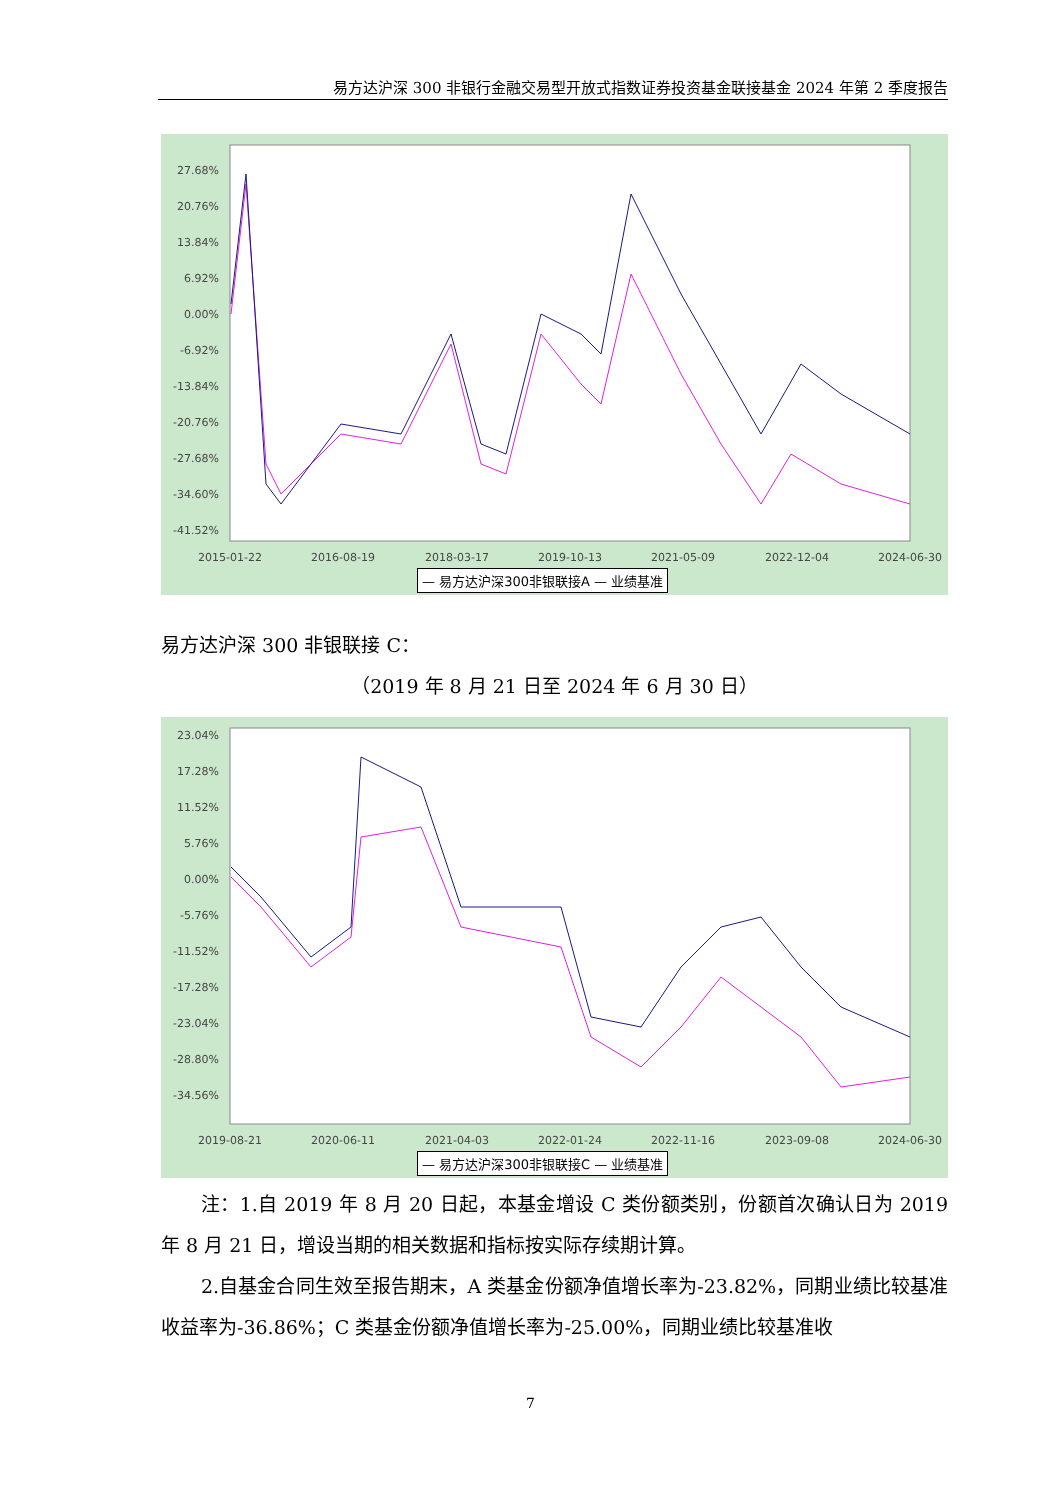易方达沪深 300 非银行金融交易型开放式指数证券投资基金联接基金 2024 年第 2 季度报告
27.68%
20.76%
13.84%
6.92%
0.00%
-6.92%
-13.84%
-20.76%
-27.68%
-34.60%
-41.52%
2015-01-22
2016-08-19
2018-03-17
2019-10-13
2021-05-09
2022-12-04
2024-06-30
— 易方达沪深300非银联接A — 业绩基准
易方达沪深 300 非银联接 C：
（2019 年 8 月 21 日至 2024 年 6 月 30 日）
23.04%
17.28%
11.52%
5.76%
0.00%
-5.76%
-11.52%
-17.28%
-23.04%
-28.80%
-34.56%
2019-08-21
2020-06-11
2021-04-03
2022-01-24
2022-11-16
2023-09-08
2024-06-30
— 易方达沪深300非银联接C — 业绩基准
注：1.自 2019 年 8 月 20 日起，本基金增设 C 类份额类别，份额首次确认日为 2019 年 8 月 21 日，增设当期的相关数据和指标按实际存续期计算。
2.自基金合同生效至报告期末，A 类基金份额净值增长率为-23.82%，同期业绩比较基准收益率为-36.86%；C 类基金份额净值增长率为-25.00%，同期业绩比较基准收
7